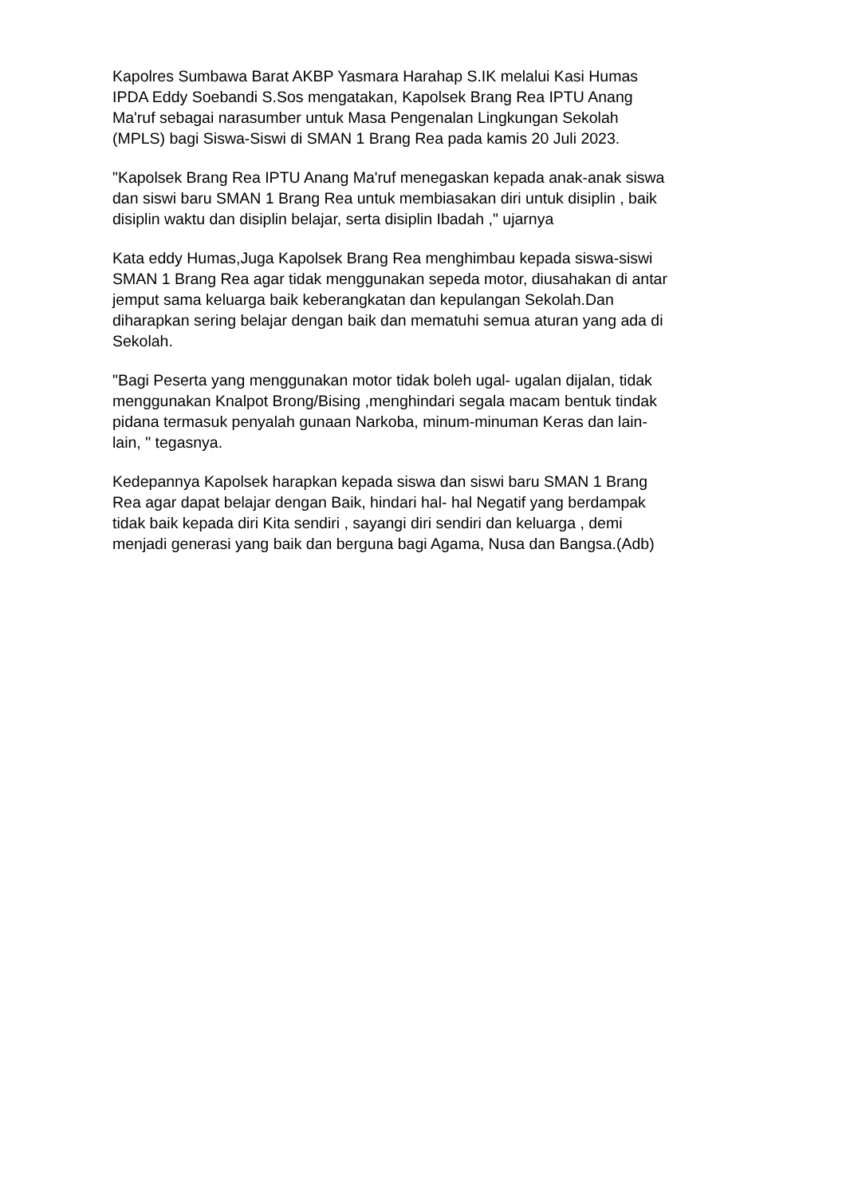Kapolres Sumbawa Barat AKBP Yasmara Harahap S.IK melalui Kasi Humas IPDA Eddy Soebandi S.Sos mengatakan, Kapolsek Brang Rea IPTU Anang Ma'ruf sebagai narasumber untuk Masa Pengenalan Lingkungan Sekolah (MPLS) bagi Siswa-Siswi di SMAN 1 Brang Rea pada kamis 20 Juli 2023.
"Kapolsek Brang Rea IPTU Anang Ma'ruf menegaskan kepada anak-anak siswa dan siswi baru SMAN 1 Brang Rea untuk membiasakan diri untuk disiplin , baik disiplin waktu dan disiplin belajar, serta disiplin Ibadah ," ujarnya
Kata eddy Humas,Juga Kapolsek Brang Rea menghimbau kepada siswa-siswi SMAN 1 Brang Rea agar tidak menggunakan sepeda motor, diusahakan di antar jemput sama keluarga baik keberangkatan dan kepulangan Sekolah.Dan diharapkan sering belajar dengan baik dan mematuhi semua aturan yang ada di Sekolah.
"Bagi Peserta yang menggunakan motor tidak boleh ugal- ugalan dijalan, tidak menggunakan Knalpot Brong/Bising ,menghindari segala macam bentuk tindak pidana termasuk penyalah gunaan Narkoba, minum-minuman Keras dan lain- lain, " tegasnya.
Kedepannya Kapolsek harapkan kepada siswa dan siswi baru SMAN 1 Brang Rea agar dapat belajar dengan Baik, hindari hal- hal Negatif yang berdampak tidak baik kepada diri Kita sendiri , sayangi diri sendiri dan keluarga , demi menjadi generasi yang baik dan berguna bagi Agama, Nusa dan Bangsa.(Adb)